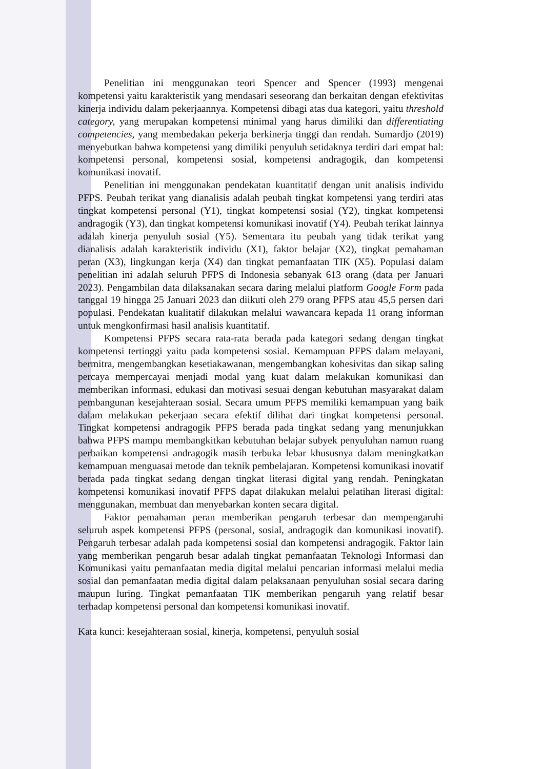Penelitian ini menggunakan teori Spencer and Spencer (1993) mengenai kompetensi yaitu karakteristik yang mendasari seseorang dan berkaitan dengan efektivitas kinerja individu dalam pekerjaannya. Kompetensi dibagi atas dua kategori, yaitu threshold category, yang merupakan kompetensi minimal yang harus dimiliki dan differentiating competencies, yang membedakan pekerja berkinerja tinggi dan rendah. Sumardjo (2019) menyebutkan bahwa kompetensi yang dimiliki penyuluh setidaknya terdiri dari empat hal: kompetensi personal, kompetensi sosial, kompetensi andragogik, dan kompetensi komunikasi inovatif.
Penelitian ini menggunakan pendekatan kuantitatif dengan unit analisis individu PFPS. Peubah terikat yang dianalisis adalah peubah tingkat kompetensi yang terdiri atas tingkat kompetensi personal (Y1), tingkat kompetensi sosial (Y2), tingkat kompetensi andragogik (Y3), dan tingkat kompetensi komunikasi inovatif (Y4). Peubah terikat lainnya adalah kinerja penyuluh sosial (Y5). Sementara itu peubah yang tidak terikat yang dianalisis adalah karakteristik individu (X1), faktor belajar (X2), tingkat pemahaman peran (X3), lingkungan kerja (X4) dan tingkat pemanfaatan TIK (X5). Populasi dalam penelitian ini adalah seluruh PFPS di Indonesia sebanyak 613 orang (data per Januari 2023). Pengambilan data dilaksanakan secara daring melalui platform Google Form pada tanggal 19 hingga 25 Januari 2023 dan diikuti oleh 279 orang PFPS atau 45,5 persen dari populasi. Pendekatan kualitatif dilakukan melalui wawancara kepada 11 orang informan untuk mengkonfirmasi hasil analisis kuantitatif.
Kompetensi PFPS secara rata-rata berada pada kategori sedang dengan tingkat kompetensi tertinggi yaitu pada kompetensi sosial. Kemampuan PFPS dalam melayani, bermitra, mengembangkan kesetiakawanan, mengembangkan kohesivitas dan sikap saling percaya mempercayai menjadi modal yang kuat dalam melakukan komunikasi dan memberikan informasi, edukasi dan motivasi sesuai dengan kebutuhan masyarakat dalam pembangunan kesejahteraan sosial. Secara umum PFPS memiliki kemampuan yang baik dalam melakukan pekerjaan secara efektif dilihat dari tingkat kompetensi personal. Tingkat kompetensi andragogik PFPS berada pada tingkat sedang yang menunjukkan bahwa PFPS mampu membangkitkan kebutuhan belajar subyek penyuluhan namun ruang perbaikan kompetensi andragogik masih terbuka lebar khususnya dalam meningkatkan kemampuan menguasai metode dan teknik pembelajaran. Kompetensi komunikasi inovatif berada pada tingkat sedang dengan tingkat literasi digital yang rendah. Peningkatan kompetensi komunikasi inovatif PFPS dapat dilakukan melalui pelatihan literasi digital: menggunakan, membuat dan menyebarkan konten secara digital.
Faktor pemahaman peran memberikan pengaruh terbesar dan mempengaruhi seluruh aspek kompetensi PFPS (personal, sosial, andragogik dan komunikasi inovatif). Pengaruh terbesar adalah pada kompetensi sosial dan kompetensi andragogik. Faktor lain yang memberikan pengaruh besar adalah tingkat pemanfaatan Teknologi Informasi dan Komunikasi yaitu pemanfaatan media digital melalui pencarian informasi melalui media sosial dan pemanfaatan media digital dalam pelaksanaan penyuluhan sosial secara daring maupun luring. Tingkat pemanfaatan TIK memberikan pengaruh yang relatif besar terhadap kompetensi personal dan kompetensi komunikasi inovatif.
Kata kunci: kesejahteraan sosial, kinerja, kompetensi, penyuluh sosial